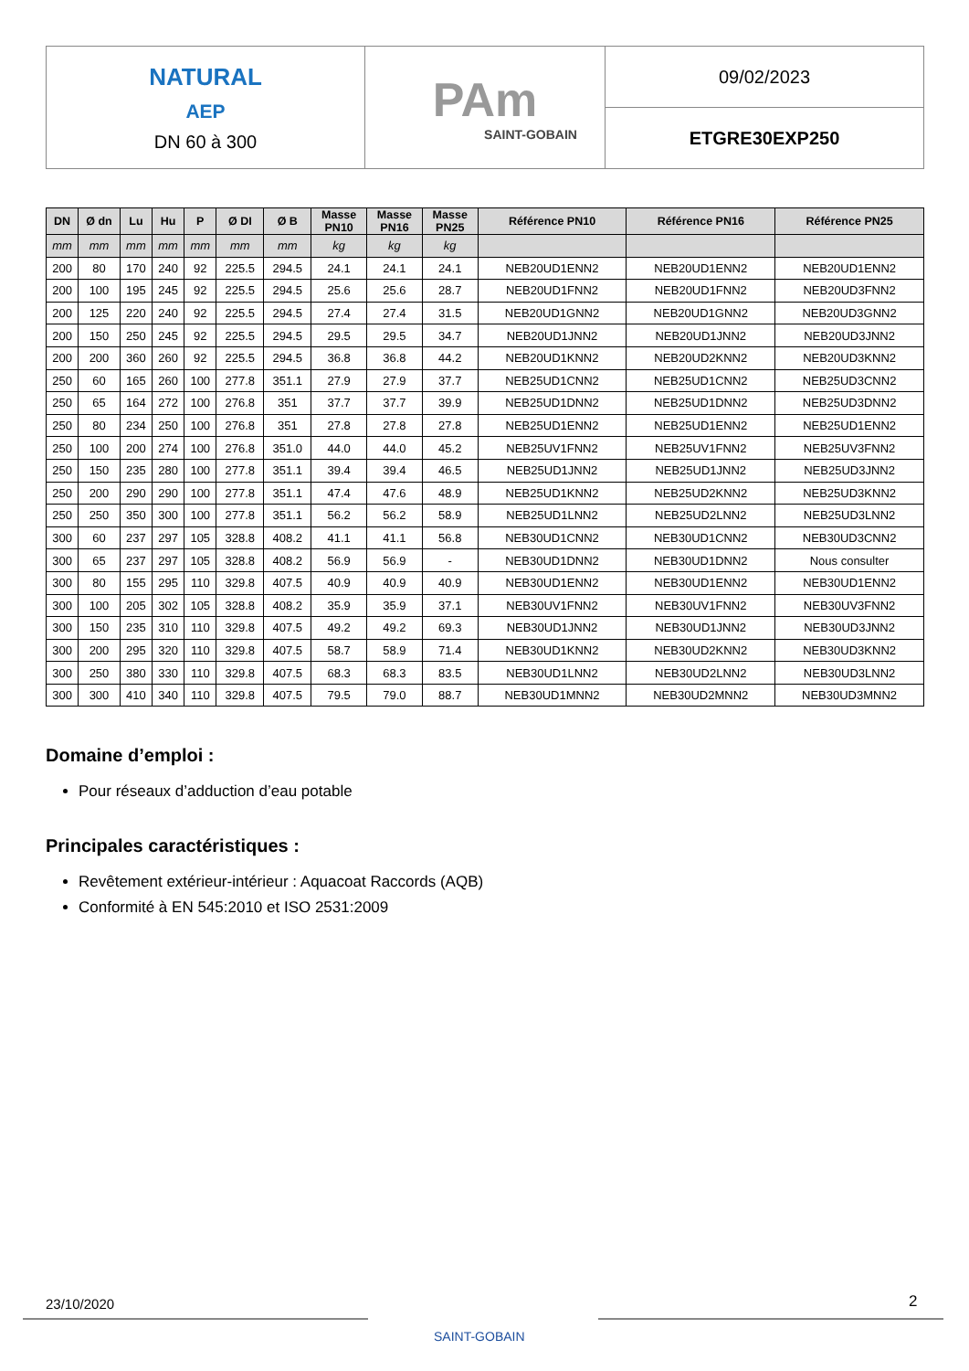NATURAL
AEP
DN 60 à 300
PAm
SAINT-GOBAIN
09/02/2023
ETGRE30EXP250
| DN | Ø dn | Lu | Hu | P | Ø DI | Ø B | Masse PN10 | Masse PN16 | Masse PN25 | Référence PN10 | Référence PN16 | Référence PN25 |
| --- | --- | --- | --- | --- | --- | --- | --- | --- | --- | --- | --- | --- |
| mm | mm | mm | mm | mm | mm | mm | kg | kg | kg | | | |
| 200 | 80 | 170 | 240 | 92 | 225.5 | 294.5 | 24.1 | 24.1 | 24.1 | NEB20UD1ENN2 | NEB20UD1ENN2 | NEB20UD1ENN2 |
| 200 | 100 | 195 | 245 | 92 | 225.5 | 294.5 | 25.6 | 25.6 | 28.7 | NEB20UD1FNN2 | NEB20UD1FNN2 | NEB20UD3FNN2 |
| 200 | 125 | 220 | 240 | 92 | 225.5 | 294.5 | 27.4 | 27.4 | 31.5 | NEB20UD1GNN2 | NEB20UD1GNN2 | NEB20UD3GNN2 |
| 200 | 150 | 250 | 245 | 92 | 225.5 | 294.5 | 29.5 | 29.5 | 34.7 | NEB20UD1JNN2 | NEB20UD1JNN2 | NEB20UD3JNN2 |
| 200 | 200 | 360 | 260 | 92 | 225.5 | 294.5 | 36.8 | 36.8 | 44.2 | NEB20UD1KNN2 | NEB20UD2KNN2 | NEB20UD3KNN2 |
| 250 | 60 | 165 | 260 | 100 | 277.8 | 351.1 | 27.9 | 27.9 | 37.7 | NEB25UD1CNN2 | NEB25UD1CNN2 | NEB25UD3CNN2 |
| 250 | 65 | 164 | 272 | 100 | 276.8 | 351 | 37.7 | 37.7 | 39.9 | NEB25UD1DNN2 | NEB25UD1DNN2 | NEB25UD3DNN2 |
| 250 | 80 | 234 | 250 | 100 | 276.8 | 351 | 27.8 | 27.8 | 27.8 | NEB25UD1ENN2 | NEB25UD1ENN2 | NEB25UD1ENN2 |
| 250 | 100 | 200 | 274 | 100 | 276.8 | 351.0 | 44.0 | 44.0 | 45.2 | NEB25UV1FNN2 | NEB25UV1FNN2 | NEB25UV3FNN2 |
| 250 | 150 | 235 | 280 | 100 | 277.8 | 351.1 | 39.4 | 39.4 | 46.5 | NEB25UD1JNN2 | NEB25UD1JNN2 | NEB25UD3JNN2 |
| 250 | 200 | 290 | 290 | 100 | 277.8 | 351.1 | 47.4 | 47.6 | 48.9 | NEB25UD1KNN2 | NEB25UD2KNN2 | NEB25UD3KNN2 |
| 250 | 250 | 350 | 300 | 100 | 277.8 | 351.1 | 56.2 | 56.2 | 58.9 | NEB25UD1LNN2 | NEB25UD2LNN2 | NEB25UD3LNN2 |
| 300 | 60 | 237 | 297 | 105 | 328.8 | 408.2 | 41.1 | 41.1 | 56.8 | NEB30UD1CNN2 | NEB30UD1CNN2 | NEB30UD3CNN2 |
| 300 | 65 | 237 | 297 | 105 | 328.8 | 408.2 | 56.9 | 56.9 | - | NEB30UD1DNN2 | NEB30UD1DNN2 | Nous consulter |
| 300 | 80 | 155 | 295 | 110 | 329.8 | 407.5 | 40.9 | 40.9 | 40.9 | NEB30UD1ENN2 | NEB30UD1ENN2 | NEB30UD1ENN2 |
| 300 | 100 | 205 | 302 | 105 | 328.8 | 408.2 | 35.9 | 35.9 | 37.1 | NEB30UV1FNN2 | NEB30UV1FNN2 | NEB30UV3FNN2 |
| 300 | 150 | 235 | 310 | 110 | 329.8 | 407.5 | 49.2 | 49.2 | 69.3 | NEB30UD1JNN2 | NEB30UD1JNN2 | NEB30UD3JNN2 |
| 300 | 200 | 295 | 320 | 110 | 329.8 | 407.5 | 58.7 | 58.9 | 71.4 | NEB30UD1KNN2 | NEB30UD2KNN2 | NEB30UD3KNN2 |
| 300 | 250 | 380 | 330 | 110 | 329.8 | 407.5 | 68.3 | 68.3 | 83.5 | NEB30UD1LNN2 | NEB30UD2LNN2 | NEB30UD3LNN2 |
| 300 | 300 | 410 | 340 | 110 | 329.8 | 407.5 | 79.5 | 79.0 | 88.7 | NEB30UD1MNN2 | NEB30UD2MNN2 | NEB30UD3MNN2 |
Domaine d’emploi :
Pour réseaux d’adduction d’eau potable
Principales caractéristiques :
Revêtement extérieur-intérieur : Aquacoat Raccords (AQB)
Conformité à EN 545:2010 et ISO 2531:2009
23/10/2020
SAINT-GOBAIN
2